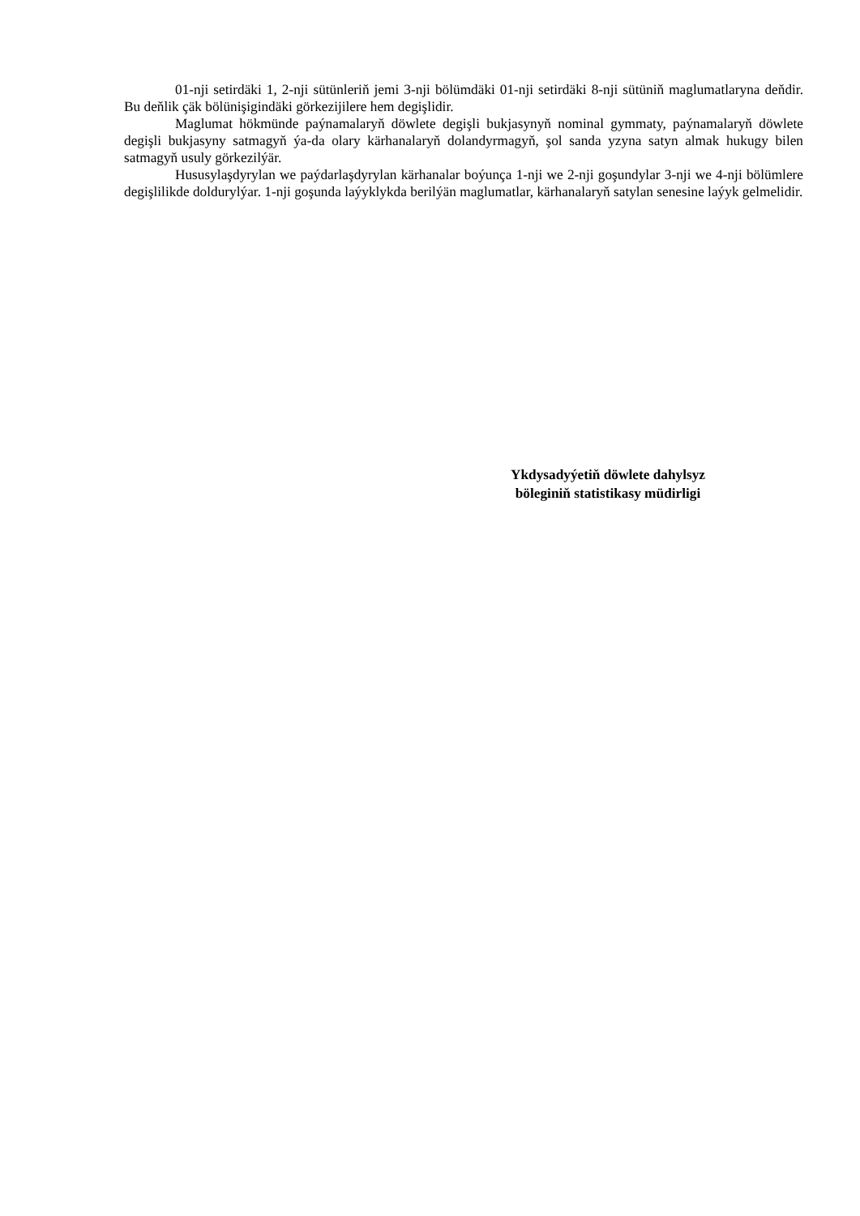01-nji setirdäki 1, 2-nji sütünleriň jemi 3-nji bölümdäki 01-nji setirdäki 8-nji sütüniň maglumatlaryna deňdir. Bu deňlik çäk bölünişigindäki görkezijilere hem degişlidir.
Maglumat hökmünde paýnamalaryň döwlete degişli bukjasynyň nominal gymmaty, paýnamalaryň döwlete degişli bukjasyny satmagyň ýa-da olary kärhanalaryň dolandyrmagyň, şol sanda yzyna satyn almak hukugy bilen satmagyň usuly görkezilýär.
Hususylaşdyrylan we paýdarlaşdyrylan kärhanalar boýunça 1-nji we 2-nji goşundylar 3-nji we 4-nji bölümlere degişlilikde doldurylýar. 1-nji goşunda laýyklykda berilýän maglumatlar, kärhanalaryň satylan senesine laýyk gelmelidir.
Ykdysadyýetiň döwlete dahylsyz
böleginiň statistikasy müdirligi